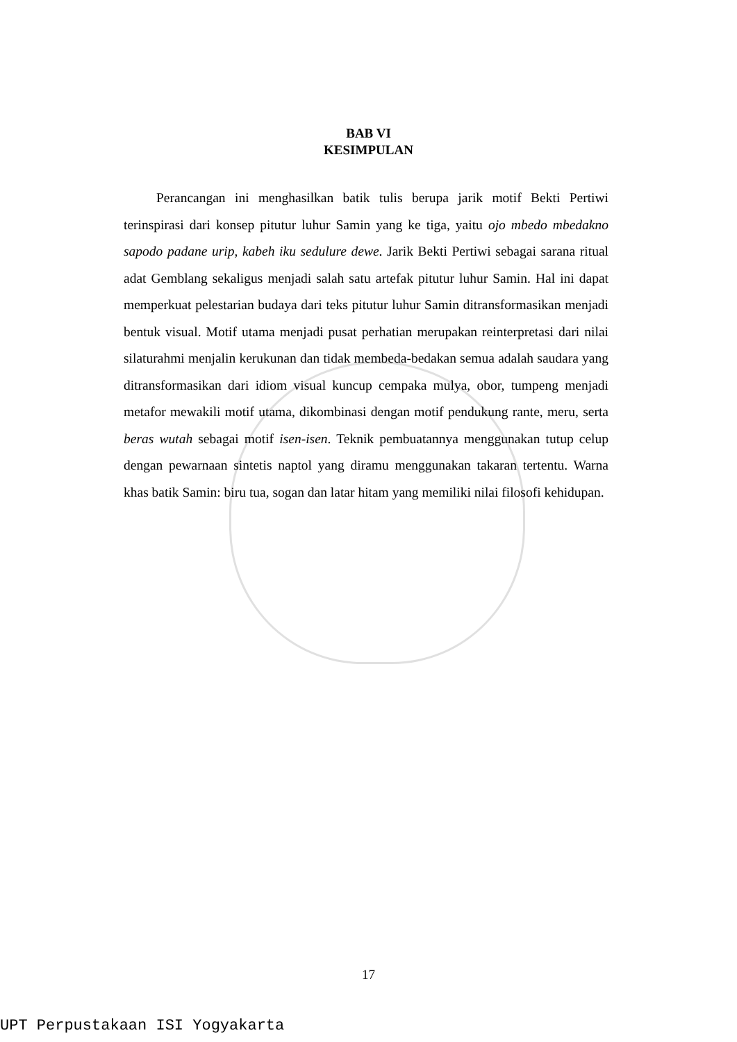BAB VI
KESIMPULAN
Perancangan ini menghasilkan batik tulis berupa jarik motif Bekti Pertiwi terinspirasi dari konsep pitutur luhur Samin yang ke tiga, yaitu ojo mbedo mbedakno sapodo padane urip, kabeh iku sedulure dewe. Jarik Bekti Pertiwi sebagai sarana ritual adat Gemblang sekaligus menjadi salah satu artefak pitutur luhur Samin. Hal ini dapat memperkuat pelestarian budaya dari teks pitutur luhur Samin ditransformasikan menjadi bentuk visual. Motif utama menjadi pusat perhatian merupakan reinterpretasi dari nilai silaturahmi menjalin kerukunan dan tidak membeda-bedakan semua adalah saudara yang ditransformasikan dari idiom visual kuncup cempaka mulya, obor, tumpeng menjadi metafor mewakili motif utama, dikombinasi dengan motif pendukung rante, meru, serta beras wutah sebagai motif isen-isen. Teknik pembuatannya menggunakan tutup celup dengan pewarnaan sintetis naptol yang diramu menggunakan takaran tertentu. Warna khas batik Samin: biru tua, sogan dan latar hitam yang memiliki nilai filosofi kehidupan.
17
UPT Perpustakaan ISI Yogyakarta